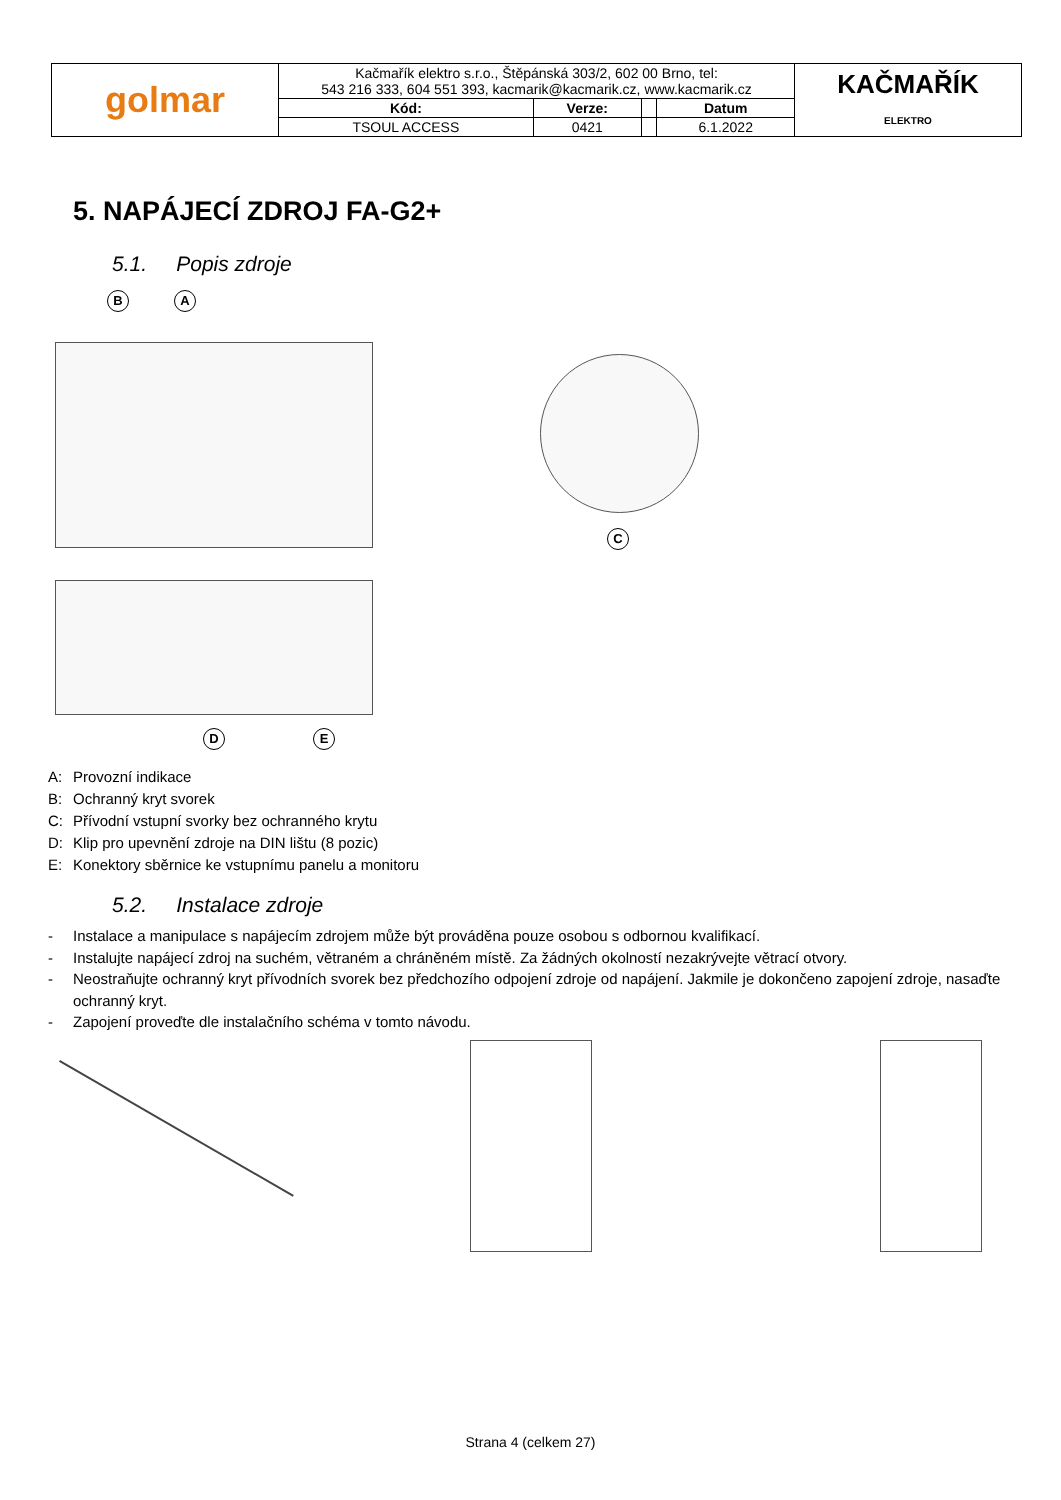| golmar | Kačmařík elektro s.r.o., Štěpánská 303/2, 602 00 Brno, tel: 543 216 333, 604 551 393, kacmarik@kacmarik.cz, www.kacmarik.cz | | | | KAČMAŘÍK ELEKTRO |
| | Kód: | Verze: | | Datum | |
| | TSOUL ACCESS | 0421 | | 6.1.2022 | |
5. NAPÁJECÍ ZDROJ FA-G2+
5.1. Popis zdroje
B A
D E
C
A: Provozní indikace
B: Ochranný kryt svorek
C: Přívodní vstupní svorky bez ochranného krytu
D: Klip pro upevnění zdroje na DIN lištu (8 pozic)
E: Konektory sběrnice ke vstupnímu panelu a monitoru
5.2. Instalace zdroje
- Instalace a manipulace s napájecím zdrojem může být prováděna pouze osobou s odbornou kvalifikací.
- Instalujte napájecí zdroj na suchém, větraném a chráněném místě. Za žádných okolností nezakrývejte větrací otvory.
- Neostraňujte ochranný kryt přívodních svorek bez předchozího odpojení zdroje od napájení. Jakmile je dokončeno zapojení zdroje, nasaďte ochranný kryt.
- Zapojení proveďte dle instalačního schéma v tomto návodu.
Strana 4 (celkem 27)